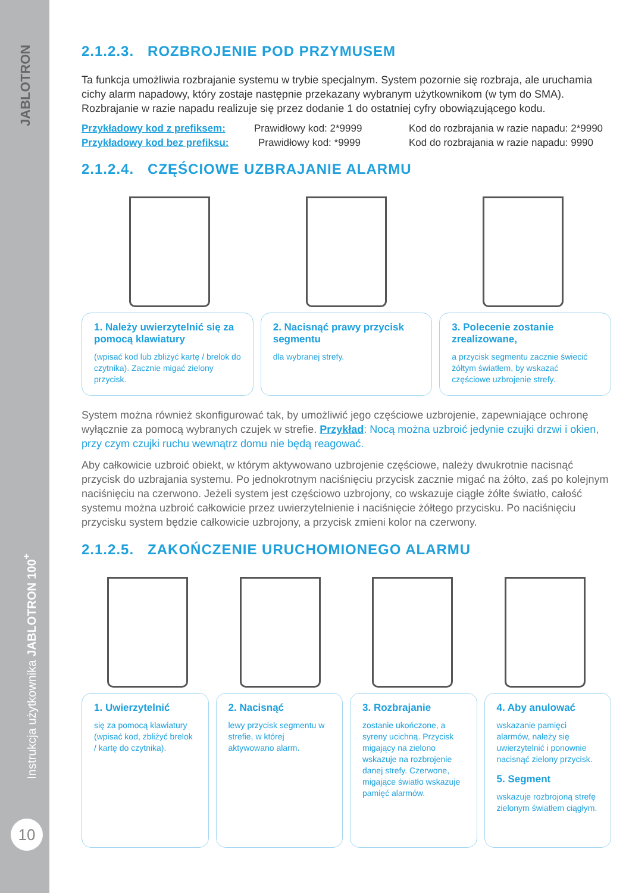JABLOTRON
Instrukcja użytkownika JABLOTRON 100<sup>+</sup>
10
2.1.2.3. ROZBROJENIE POD PRZYMUSEM
Ta funkcja umożliwia rozbrajanie systemu w trybie specjalnym. System pozornie się rozbraja, ale uruchamia cichy alarm napadowy, który zostaje następnie przekazany wybranym użytkownikom (w tym do SMA). Rozbrajanie w razie napadu realizuje się przez dodanie 1 do ostatniej cyfry obowiązującego kodu.
Przykładowy kod z prefiksem: Prawidłowy kod: 2*9999 Kod do rozbrajania w razie napadu: 2*9990
Przykładowy kod bez prefiksu: Prawidłowy kod: *9999 Kod do rozbrajania w razie napadu: 9990
2.1.2.4. CZĘŚCIOWE UZBRAJANIE ALARMU
1. Należy uwierzytelnić się za pomocą klawiatury
(wpisać kod lub zbliżyć kartę / brelok do czytnika). Zacznie migać zielony przycisk.
2. Nacisnąć prawy przycisk segmentu
dla wybranej strefy.
3. Polecenie zostanie zrealizowane,
a przycisk segmentu zacznie świecić żółtym światłem, by wskazać częściowe uzbrojenie strefy.
System można również skonfigurować tak, by umożliwić jego częściowe uzbrojenie, zapewniające ochronę wyłącznie za pomocą wybranych czujek w strefie. Przykład: Nocą można uzbroić jedynie czujki drzwi i okien, przy czym czujki ruchu wewnątrz domu nie będą reagować.
Aby całkowicie uzbroić obiekt, w którym aktywowano uzbrojenie częściowe, należy dwukrotnie nacisnąć przycisk do uzbrajania systemu. Po jednokrotnym naciśnięciu przycisk zacznie migać na żółto, zaś po kolejnym naciśnięciu na czerwono. Jeżeli system jest częściowo uzbrojony, co wskazuje ciągłe żółte światło, całość systemu można uzbroić całkowicie przez uwierzytelnienie i naciśnięcie żółtego przycisku. Po naciśnięciu przycisku system będzie całkowicie uzbrojony, a przycisk zmieni kolor na czerwony.
2.1.2.5. ZAKOŃCZENIE URUCHOMIONEGO ALARMU
1. Uwierzytelnić
się za pomocą klawiatury (wpisać kod, zbliżyć brelok / kartę do czytnika).
2. Nacisnąć
lewy przycisk segmentu w strefie, w której aktywowano alarm.
3. Rozbrajanie
zostanie ukończone, a syreny ucichną. Przycisk migający na zielono wskazuje na rozbrojenie danej strefy. Czerwone, migające światło wskazuje pamięć alarmów.
4. Aby anulować
wskazanie pamięci alarmów, należy się uwierzytelnić i ponownie nacisnąć zielony przycisk.
5. Segment
wskazuje rozbrojoną strefę zielonym światłem ciągłym.